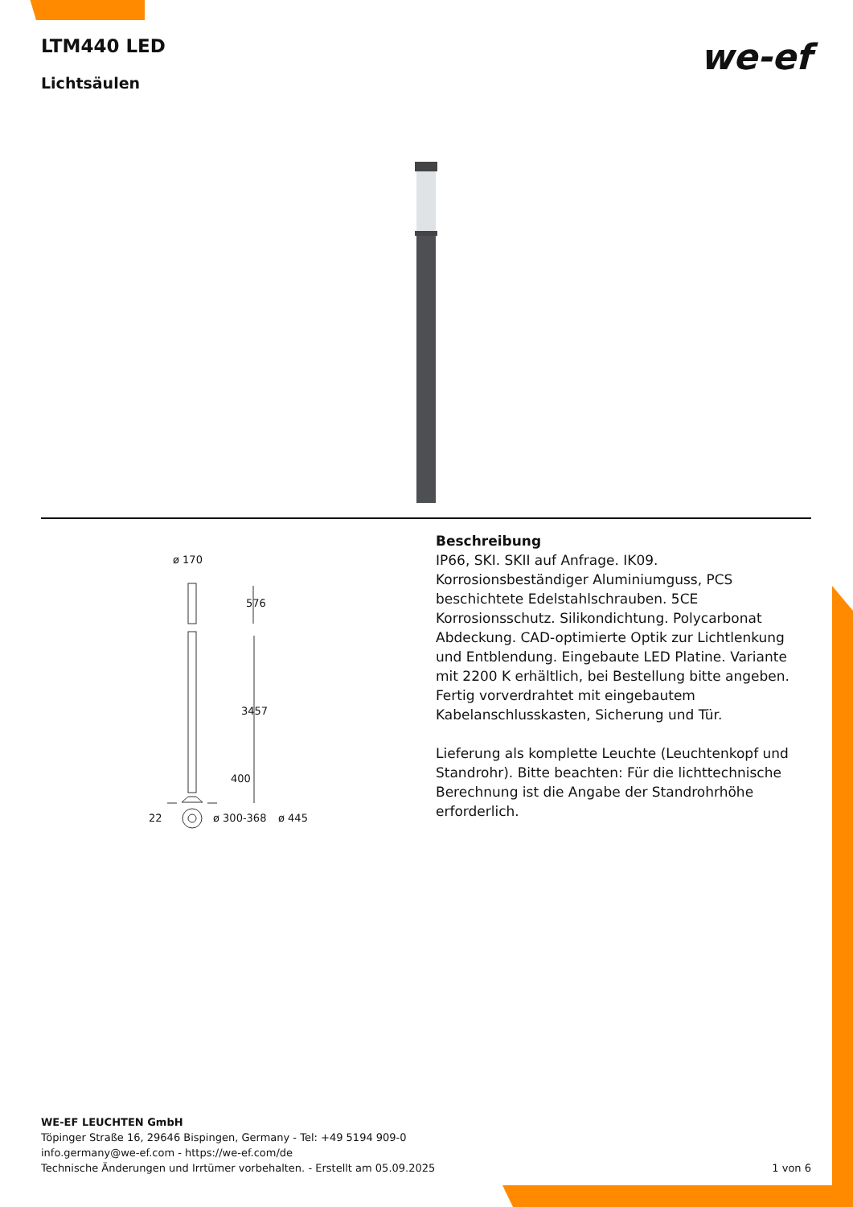LTM440 LED
Lichtsäulen
we-ef
ø 170
576
3457
400
22 ø 300-368 ø 445
Beschreibung
IP66, SKI. SKII auf Anfrage. IK09. Korrosionsbeständiger Aluminiumguss, PCS beschichtete Edelstahlschrauben. 5CE Korrosionsschutz. Silikondichtung. Polycarbonat Abdeckung. CAD-optimierte Optik zur Lichtlenkung und Entblendung. Eingebaute LED Platine. Variante mit 2200 K erhältlich, bei Bestellung bitte angeben.
Fertig vorverdrahtet mit eingebautem Kabelanschlusskasten, Sicherung und Tür.
Lieferung als komplette Leuchte (Leuchtenkopf und Standrohr). Bitte beachten: Für die lichttechnische Berechnung ist die Angabe der Standrohrhöhe erforderlich.
WE-EF LEUCHTEN GmbH
Töpinger Straße 16, 29646 Bispingen, Germany - Tel: +49 5194 909-0
info.germany@we-ef.com - https://we-ef.com/de
Technische Änderungen und Irrtümer vorbehalten. - Erstellt am 05.09.2025 1 von 6